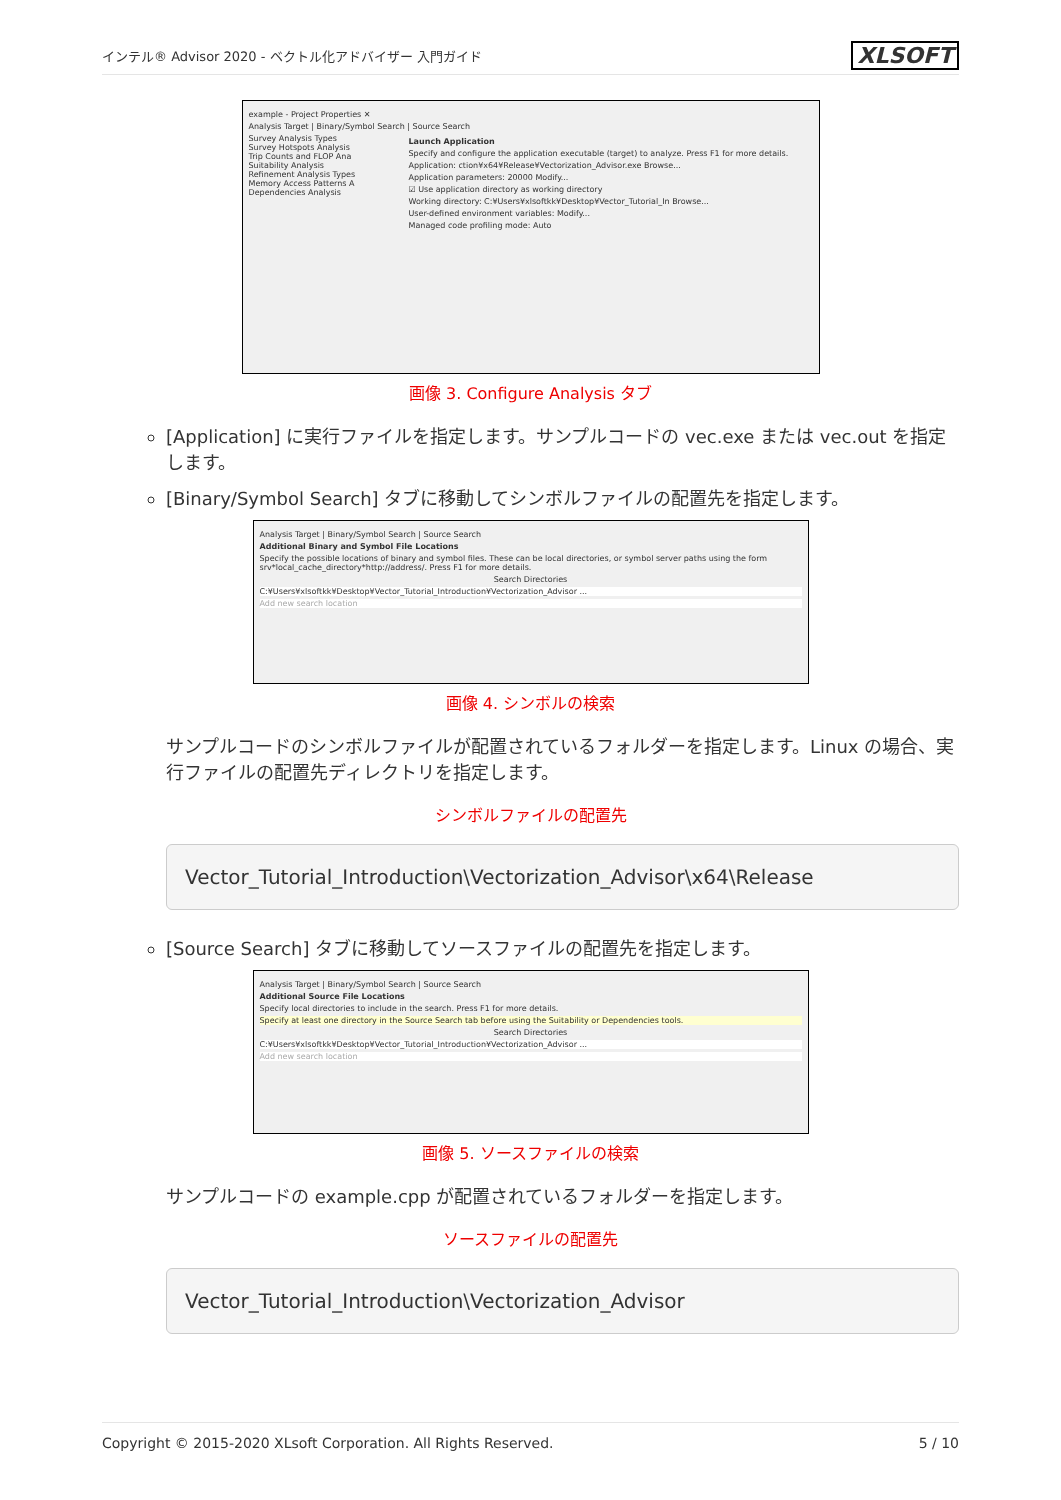インテル® Advisor 2020 - ベクトル化アドバイザー 入門ガイド XLSOFT
example - Project Properties ✕
Analysis Target | Binary/Symbol Search | Source Search
Survey Analysis Types
Survey Hotspots Analysis
Trip Counts and FLOP Ana
Suitability Analysis
Refinement Analysis Types
Memory Access Patterns A
Dependencies Analysis
Launch Application
Specify and configure the application executable (target) to analyze. Press F1 for more details.
Application: ction¥x64¥Release¥Vectorization_Advisor.exe Browse...
Application parameters: 20000 Modify...
☑ Use application directory as working directory
Working directory: C:¥Users¥xlsoftkk¥Desktop¥Vector_Tutorial_In Browse...
User-defined environment variables: Modify...
Managed code profiling mode: Auto
画像 3. Configure Analysis タブ
[Application] に実行ファイルを指定します。サンプルコードの vec.exe または vec.out を指定します。
[Binary/Symbol Search] タブに移動してシンボルファイルの配置先を指定します。
Analysis Target | Binary/Symbol Search | Source Search
Additional Binary and Symbol File Locations
Specify the possible locations of binary and symbol files. These can be local directories, or symbol server paths using the form srv*local_cache_directory*http://address/. Press F1 for more details.
Search Directories
C:¥Users¥xlsoftkk¥Desktop¥Vector_Tutorial_Introduction¥Vectorization_Advisor ...
Add new search location
画像 4. シンボルの検索
サンプルコードのシンボルファイルが配置されているフォルダーを指定します。Linux の場合、実行ファイルの配置先ディレクトリを指定します。
シンボルファイルの配置先
Vector_Tutorial_Introduction\Vectorization_Advisor\x64\Release
[Source Search] タブに移動してソースファイルの配置先を指定します。
Analysis Target | Binary/Symbol Search | Source Search
Additional Source File Locations
Specify local directories to include in the search. Press F1 for more details.
Specify at least one directory in the Source Search tab before using the Suitability or Dependencies tools.
Search Directories
C:¥Users¥xlsoftkk¥Desktop¥Vector_Tutorial_Introduction¥Vectorization_Advisor ...
Add new search location
画像 5. ソースファイルの検索
サンプルコードの example.cpp が配置されているフォルダーを指定します。
ソースファイルの配置先
Vector_Tutorial_Introduction\Vectorization_Advisor
Copyright © 2015-2020 XLsoft Corporation. All Rights Reserved. 5 / 10